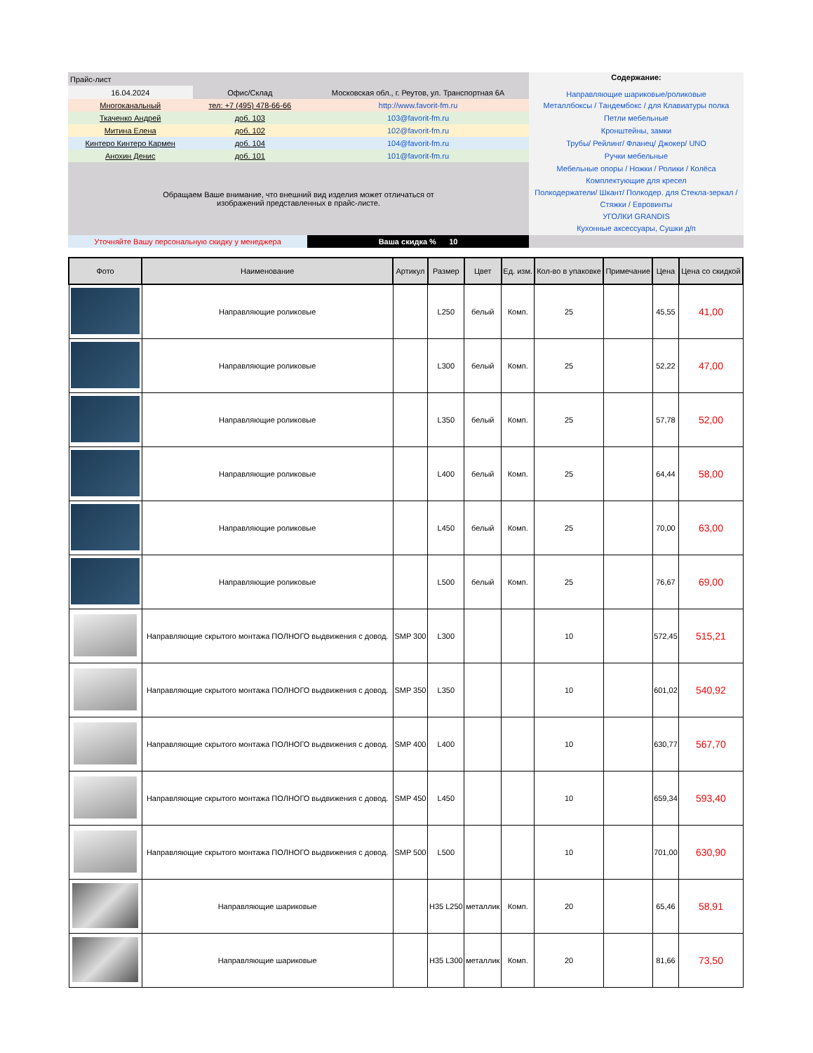| Прайс-лист | | | Содержание: Направляющие шариковые/роликовые |
| 16.04.2024 | Офис/Склад | Московская обл., г. Реутов, ул. Транспортная 6А | |
| Многоканальный | тел: +7 (495) 478-66-66 | http://www.favorit-fm.ru | Металлбоксы / Тандембокс / для Клавиатуры полка |
| Ткаченко Андрей | доб. 103 | 103@favorit-fm.ru | Петли мебельные |
| Митина Елена | доб. 102 | 102@favorit-fm.ru | Кронштейны, замки |
| Кинтеро Кинтеро Кармен | доб. 104 | 104@favorit-fm.ru | Трубы/ Рейлинг/ Фланец/ Джокер/ UNO |
| Анохин Денис | доб. 101 | 101@favorit-fm.ru | Ручки мебельные |
| Обращаем Ваше внимание, что внешний вид изделия может отличаться от изображений представленных в прайс-листе. | | | Мебельные опоры / Ножки / Ролики / Колёса Комплектующие для кресел Полкодержатели/ Шкант/ Полкодер. для Стекла-зеркал / Стяжки / Евровинты УГОЛКИ GRANDIS Кухонные аксессуары, Сушки д/п |
| Уточняйте Вашу персональную скидку у менеджера | | Ваша скидка % 10 | |
| Фото | Наименование | Артикул | Размер | Цвет | Ед. изм. | Кол-во в упаковке | Примечание | Цена | Цена со скидкой |
| --- | --- | --- | --- | --- | --- | --- | --- | --- | --- |
| | Направляющие роликовые | | L250 | белый | Комп. | 25 | | 45,55 | 41,00 |
| | Направляющие роликовые | | L300 | белый | Комп. | 25 | | 52,22 | 47,00 |
| | Направляющие роликовые | | L350 | белый | Комп. | 25 | | 57,78 | 52,00 |
| | Направляющие роликовые | | L400 | белый | Комп. | 25 | | 64,44 | 58,00 |
| | Направляющие роликовые | | L450 | белый | Комп. | 25 | | 70,00 | 63,00 |
| | Направляющие роликовые | | L500 | белый | Комп. | 25 | | 76,67 | 69,00 |
| | Направляющие скрытого монтажа ПОЛНОГО выдвижения с довод. | SMP 300 | L300 | | | 10 | | 572,45 | 515,21 |
| | Направляющие скрытого монтажа ПОЛНОГО выдвижения с довод. | SMP 350 | L350 | | | 10 | | 601,02 | 540,92 |
| | Направляющие скрытого монтажа ПОЛНОГО выдвижения с довод. | SMP 400 | L400 | | | 10 | | 630,77 | 567,70 |
| | Направляющие скрытого монтажа ПОЛНОГО выдвижения с довод. | SMP 450 | L450 | | | 10 | | 659,34 | 593,40 |
| | Направляющие скрытого монтажа ПОЛНОГО выдвижения с довод. | SMP 500 | L500 | | | 10 | | 701,00 | 630,90 |
| | Направляющие шариковые | | H35 L250 | металлик | Комп. | 20 | | 65,46 | 58,91 |
| | Направляющие шариковые | | H35 L300 | металлик | Комп. | 20 | | 81,66 | 73,50 |